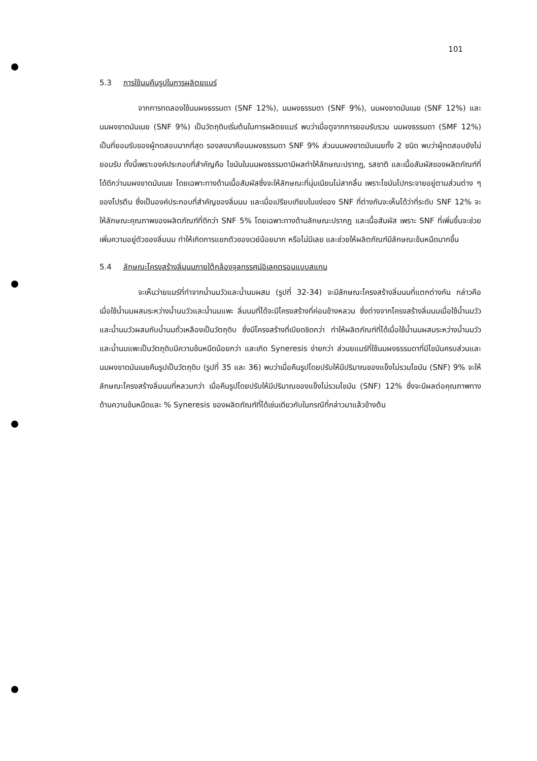101
5.3 การใช้นมคืนรูปในการผลิตยแมร์
จากการทดลองใช้นมผงธรรมดา (SNF 12%), นมผงธรรมดา (SNF 9%), นมผงขาดมันเนย (SNF 12%) และนมผงขาดมันเนย (SNF 9%) เป็นวัตถุดิบเริ่มต้นในการผลิตยแมร์ พบว่าเมื่อดูจากการยอมรับรวม นมผงธรรมดา (SMF 12%) เป็นที่ยอมรับของผู้ทดสอบมากที่สุด รองลงมาคือนมผงธรรมดา SNF 9% ส่วนนมผงขาดมันเนยทั้ง 2 ชนิด พบว่าผู้ทดสอบยังไม่ยอมรับ ทั้งนี้เพราะองค์ประกอบที่สำคัญคือ ไขมันในนมผงธรรมดามีผลทำให้ลักษณะปรากฏ, รสชาติ และเนื้อสัมผัสของผลิตภัณฑ์ที่ได้ดีกว่านมผงขาดมันเนย โดยเฉพาะทางด้านเนื้อสัมผัสซึ่งจะให้ลักษณะที่นุ่มเนียนไม่สากลิ้น เพราะไขมันไปกระจายอยู่ตามส่วนต่าง ๆ ของโปรตีน ซึ่งเป็นองค์ประกอบที่สำคัญของลิ่มนม และเมื่อเปรียบเทียบในแง่ของ SNF ที่ต่างกันจะเห็นได้ว่าที่ระดับ SNF 12% จะให้ลักษณะคุณภาพของผลิตภัณฑ์ที่ดีกว่า SNF 5% โดยเฉพาะทางด้านลักษณะปรากฏ และเนื้อสัมผัส เพราะ SNF ที่เพิ่มขึ้นจะช่วยเพิ่มความอยู่ตัวของลิ่มนม ทำให้เกิดการแยกตัวของเวย์น้อยมาก หรือไม่มีเลย และช่วยให้ผลิตภัณฑ์มีลักษณะข้นหนืดมากขึ้น
5.4 ลักษณะโครงสร้างลิ่มนมภายใต้กล้องจุลทรรศน์อิเลคตรอนแบบสแกน
จะเห็นว่ายแมร์ที่ทำจากน้ำนมวัวและน้ำนมผสม (รูปที่ 32-34) จะมีลักษณะโครงสร้างลิ่มนมที่แตกต่างกัน กล่าวคือ เมื่อใช้น้ำนมผสมระหว่างน้ำนมวัวและน้ำนมแพะ ลิ่มนมที่ได้จะมีโครงสร้างที่ค่อนข้างหลวม ซึ่งต่างจากโครงสร้างลิ่มนมเมื่อใช้น้ำนมวัวและน้ำนมวัวผสมกับน้ำนมถั่วเหลืองเป็นวัตถุดิบ ซึ่งมีโครงสร้างที่เบียดชิดกว่า ทำให้ผลิตภัณฑ์ที่ได้เมื่อใช้น้ำนมผสมระหว่างน้ำนมวัวและน้ำนมแพะเป็นวัตถุดิบมีความข้นหนืดน้อยกว่า และเกิด Syneresis ง่ายกว่า ส่วนยแมร์ที่ใช้นมผงธรรมดาที่มีไขมันครบส่วนและนมผงขาดมันเนยคืนรูปเป็นวัตถุดิบ (รูปที่ 35 และ 36) พบว่าเมื่อคืนรูปโดยปรับให้มีปริมาณของแข็งไม่รวมไขมัน (SNF) 9% จะให้ลักษณะโครงสร้างลิ่มนมที่หลวมกว่า เมื่อคืนรูปโดยปรับให้มีปริมาณของแข็งไม่รวมไขมัน (SNF) 12% ซึ่งจะมีผลต่อคุณภาพทางด้านความข้นหนืดและ % Syneresis ของผลิตภัณฑ์ที่ได้เช่นเดียวกับในกรณีที่กล่าวมาแล้วข้างต้น